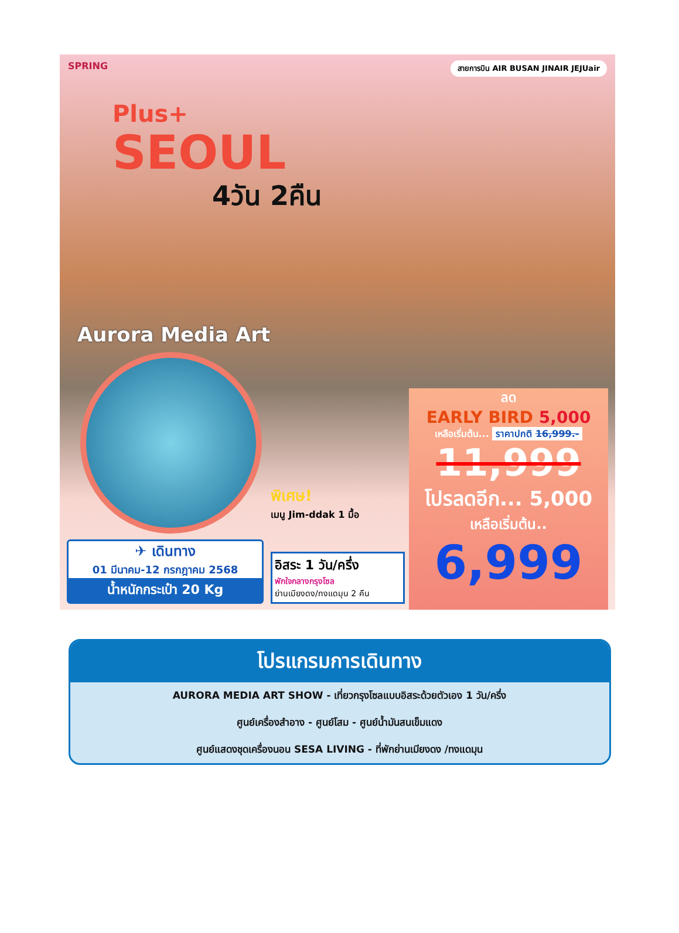SPRING สายการบิน AIR BUSAN JINAIR JEJUair
Plus+
SEOUL
4วัน 2คืน
Aurora Media Art
พิเศษ!
เมนู Jim-ddak 1 มื้อ
ลด
EARLY BIRD 5,000
เหลือเริ่มต้น... ราคาปกติ 16,999.-
11,999
โปรลดอีก... 5,000
เหลือเริ่มต้น..
6,999
อิสระ 1 วัน/ครึ่ง
พักใจกลางกรุงโซล
ย่านเมียงดง/ทงแดมุน 2 คืน
✈ เดินทาง
01 มีนาคม-12 กรกฎาคม 2568
น้ำหนักกระเป๋า 20 Kg
โปรแกรมการเดินทาง
AURORA MEDIA ART SHOW - เที่ยวกรุงโซลแบบอิสระด้วยตัวเอง 1 วัน/ครึ่ง
ศูนย์เครื่องสำอาง - ศูนย์โสม - ศูนย์น้ำมันสนเข็มแดง
ศูนย์แสดงชุดเครื่องนอน SESA LIVING - ที่พักย่านเมียงดง /ทงแดมุน